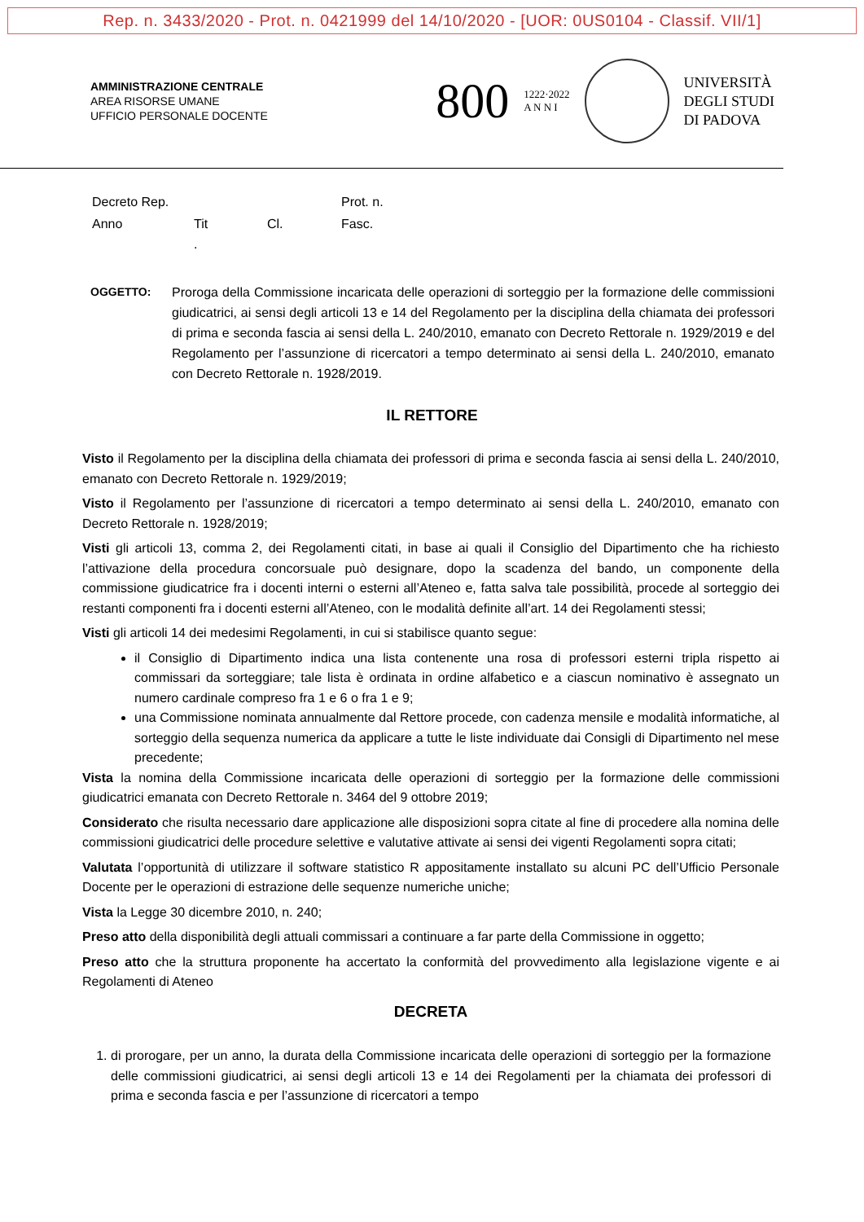Rep. n. 3433/2020 - Prot. n. 0421999 del 14/10/2020 - [UOR: 0US0104 - Classif. VII/1]
AMMINISTRAZIONE CENTRALE
AREA RISORSE UMANE
UFFICIO PERSONALE DOCENTE
800 1222·2022
A N N I
UNIVERSITÀ
DEGLI STUDI
DI PADOVA
| Decreto Rep. | | | Prot. n. |
| Anno | Tit . | Cl. | Fasc. |
OGGETTO: Proroga della Commissione incaricata delle operazioni di sorteggio per la formazione delle commissioni giudicatrici, ai sensi degli articoli 13 e 14 del Regolamento per la disciplina della chiamata dei professori di prima e seconda fascia ai sensi della L. 240/2010, emanato con Decreto Rettorale n. 1929/2019 e del Regolamento per l’assunzione di ricercatori a tempo determinato ai sensi della L. 240/2010, emanato con Decreto Rettorale n. 1928/2019.
IL RETTORE
Visto il Regolamento per la disciplina della chiamata dei professori di prima e seconda fascia ai sensi della L. 240/2010, emanato con Decreto Rettorale n. 1929/2019;
Visto il Regolamento per l’assunzione di ricercatori a tempo determinato ai sensi della L. 240/2010, emanato con Decreto Rettorale n. 1928/2019;
Visti gli articoli 13, comma 2, dei Regolamenti citati, in base ai quali il Consiglio del Dipartimento che ha richiesto l’attivazione della procedura concorsuale può designare, dopo la scadenza del bando, un componente della commissione giudicatrice fra i docenti interni o esterni all’Ateneo e, fatta salva tale possibilità, procede al sorteggio dei restanti componenti fra i docenti esterni all’Ateneo, con le modalità definite all’art. 14 dei Regolamenti stessi;
Visti gli articoli 14 dei medesimi Regolamenti, in cui si stabilisce quanto segue:
il Consiglio di Dipartimento indica una lista contenente una rosa di professori esterni tripla rispetto ai commissari da sorteggiare; tale lista è ordinata in ordine alfabetico e a ciascun nominativo è assegnato un numero cardinale compreso fra 1 e 6 o fra 1 e 9;
una Commissione nominata annualmente dal Rettore procede, con cadenza mensile e modalità informatiche, al sorteggio della sequenza numerica da applicare a tutte le liste individuate dai Consigli di Dipartimento nel mese precedente;
Vista la nomina della Commissione incaricata delle operazioni di sorteggio per la formazione delle commissioni giudicatrici emanata con Decreto Rettorale n. 3464 del 9 ottobre 2019;
Considerato che risulta necessario dare applicazione alle disposizioni sopra citate al fine di procedere alla nomina delle commissioni giudicatrici delle procedure selettive e valutative attivate ai sensi dei vigenti Regolamenti sopra citati;
Valutata l’opportunità di utilizzare il software statistico R appositamente installato su alcuni PC dell’Ufficio Personale Docente per le operazioni di estrazione delle sequenze numeriche uniche;
Vista la Legge 30 dicembre 2010, n. 240;
Preso atto della disponibilità degli attuali commissari a continuare a far parte della Commissione in oggetto;
Preso atto che la struttura proponente ha accertato la conformità del provvedimento alla legislazione vigente e ai Regolamenti di Ateneo
DECRETA
1. di prorogare, per un anno, la durata della Commissione incaricata delle operazioni di sorteggio per la formazione delle commissioni giudicatrici, ai sensi degli articoli 13 e 14 dei Regolamenti per la chiamata dei professori di prima e seconda fascia e per l’assunzione di ricercatori a tempo